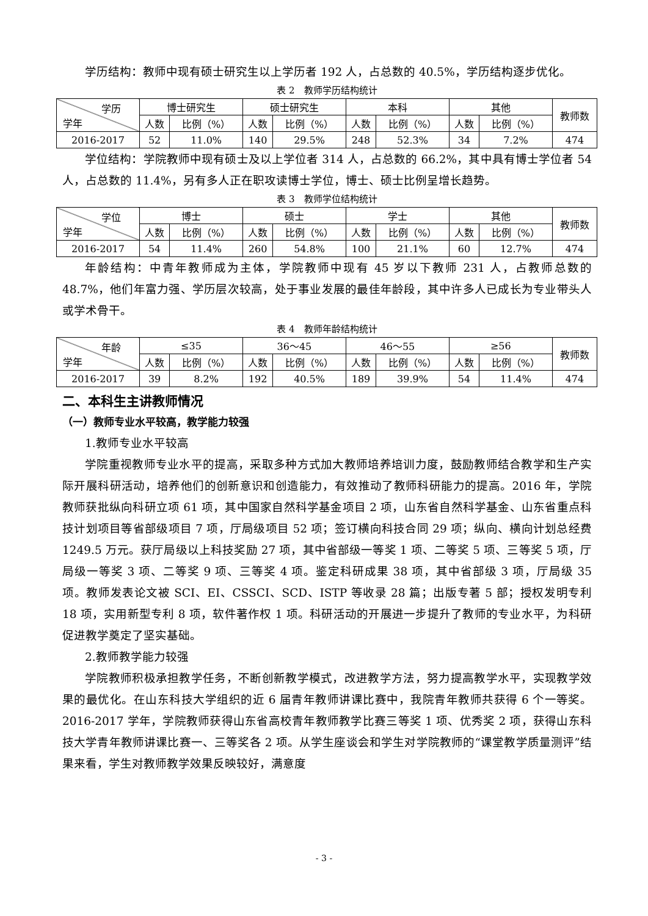学历结构：教师中现有硕士研究生以上学历者 192 人，占总数的 40.5%，学历结构逐步优化。
表 2　教师学历结构统计
| 学历 学年 | 博士研究生 | | 硕士研究生 | | 本科 | | 其他 | | 教师数 |
| --- | --- | --- | --- | --- | --- | --- | --- | --- | --- |
| | 人数 | 比例（%） | 人数 | 比例（%） | 人数 | 比例（%） | 人数 | 比例（%） | |
| 2016-2017 | 52 | 11.0% | 140 | 29.5% | 248 | 52.3% | 34 | 7.2% | 474 |
学位结构：学院教师中现有硕士及以上学位者 314 人，占总数的 66.2%，其中具有博士学位者 54 人，占总数的 11.4%，另有多人正在职攻读博士学位，博士、硕士比例呈增长趋势。
表 3　教师学位结构统计
| 学位 学年 | 博士 | | 硕士 | | 学士 | | 其他 | | 教师数 |
| --- | --- | --- | --- | --- | --- | --- | --- | --- | --- |
| | 人数 | 比例（%） | 人数 | 比例（%） | 人数 | 比例（%） | 人数 | 比例（%） | |
| 2016-2017 | 54 | 11.4% | 260 | 54.8% | 100 | 21.1% | 60 | 12.7% | 474 |
年龄结构：中青年教师成为主体，学院教师中现有 45 岁以下教师 231 人，占教师总数的 48.7%，他们年富力强、学历层次较高，处于事业发展的最佳年龄段，其中许多人已成长为专业带头人或学术骨干。
表 4　教师年龄结构统计
| 年龄 学年 | ≤35 | | 36～45 | | 46～55 | | ≥56 | | 教师数 |
| --- | --- | --- | --- | --- | --- | --- | --- | --- | --- |
| | 人数 | 比例（%） | 人数 | 比例（%） | 人数 | 比例（%） | 人数 | 比例（%） | |
| 2016-2017 | 39 | 8.2% | 192 | 40.5% | 189 | 39.9% | 54 | 11.4% | 474 |
二、本科生主讲教师情况
（一）教师专业水平较高，教学能力较强
1.教师专业水平较高
学院重视教师专业水平的提高，采取多种方式加大教师培养培训力度，鼓励教师结合教学和生产实际开展科研活动，培养他们的创新意识和创造能力，有效推动了教师科研能力的提高。2016 年，学院教师获批纵向科研立项 61 项，其中国家自然科学基金项目 2 项，山东省自然科学基金、山东省重点科技计划项目等省部级项目 7 项，厅局级项目 52 项；签订横向科技合同 29 项；纵向、横向计划总经费 1249.5 万元。获厅局级以上科技奖励 27 项，其中省部级一等奖 1 项、二等奖 5 项、三等奖 5 项，厅局级一等奖 3 项、二等奖 9 项、三等奖 4 项。鉴定科研成果 38 项，其中省部级 3 项，厅局级 35 项。教师发表论文被 SCI、EI、CSSCI、SCD、ISTP 等收录 28 篇；出版专著 5 部；授权发明专利 18 项，实用新型专利 8 项，软件著作权 1 项。科研活动的开展进一步提升了教师的专业水平，为科研促进教学奠定了坚实基础。
2.教师教学能力较强
学院教师积极承担教学任务，不断创新教学模式，改进教学方法，努力提高教学水平，实现教学效果的最优化。在山东科技大学组织的近 6 届青年教师讲课比赛中，我院青年教师共获得 6 个一等奖。2016-2017 学年，学院教师获得山东省高校青年教师教学比赛三等奖 1 项、优秀奖 2 项，获得山东科技大学青年教师讲课比赛一、三等奖各 2 项。从学生座谈会和学生对学院教师的“课堂教学质量测评”结果来看，学生对教师教学效果反映较好，满意度
- 3 -